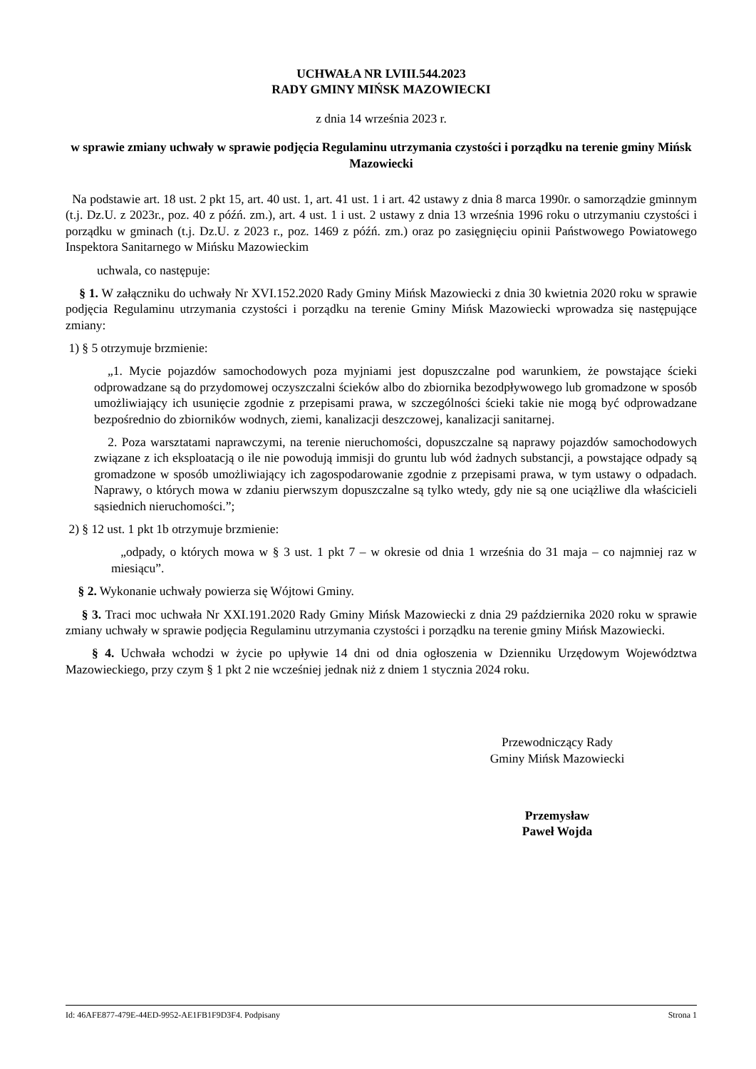UCHWAŁA NR LVIII.544.2023
RADY GMINY MIŃSK MAZOWIECKI
z dnia 14 września 2023 r.
w sprawie zmiany uchwały w sprawie podjęcia Regulaminu utrzymania czystości i porządku na terenie gminy Mińsk Mazowiecki
Na podstawie art. 18 ust. 2 pkt 15, art. 40 ust. 1, art. 41 ust. 1 i art. 42 ustawy z dnia 8 marca 1990r. o samorządzie gminnym (t.j. Dz.U. z 2023r., poz. 40 z późń. zm.), art. 4 ust. 1 i ust. 2 ustawy z dnia 13 września 1996 roku o utrzymaniu czystości i porządku w gminach (t.j. Dz.U. z 2023 r., poz. 1469 z późń. zm.) oraz po zasięgnięciu opinii Państwowego Powiatowego Inspektora Sanitarnego w Mińsku Mazowieckim
uchwala, co następuje:
§ 1. W załączniku do uchwały Nr XVI.152.2020 Rady Gminy Mińsk Mazowiecki z dnia 30 kwietnia 2020 roku w sprawie podjęcia Regulaminu utrzymania czystości i porządku na terenie Gminy Mińsk Mazowiecki wprowadza się następujące zmiany:
1) § 5 otrzymuje brzmienie:
„1. Mycie pojazdów samochodowych poza myjniami jest dopuszczalne pod warunkiem, że powstające ścieki odprowadzane są do przydomowej oczyszczalni ścieków albo do zbiornika bezodpływowego lub gromadzone w sposób umożliwiający ich usunięcie zgodnie z przepisami prawa, w szczególności ścieki takie nie mogą być odprowadzane bezpośrednio do zbiorników wodnych, ziemi, kanalizacji deszczowej, kanalizacji sanitarnej.
2. Poza warsztatami naprawczymi, na terenie nieruchomości, dopuszczalne są naprawy pojazdów samochodowych związane z ich eksploatacją o ile nie powodują immisji do gruntu lub wód żadnych substancji, a powstające odpady są gromadzone w sposób umożliwiający ich zagospodarowanie zgodnie z przepisami prawa, w tym ustawy o odpadach. Naprawy, o których mowa w zdaniu pierwszym dopuszczalne są tylko wtedy, gdy nie są one uciążliwe dla właścicieli sąsiednich nieruchomości.”;
2) § 12 ust. 1 pkt 1b otrzymuje brzmienie:
„odpady, o których mowa w § 3 ust. 1 pkt 7 – w okresie od dnia 1 września do 31 maja – co najmniej raz w miesiącu”.
§ 2. Wykonanie uchwały powierza się Wójtowi Gminy.
§ 3. Traci moc uchwała Nr XXI.191.2020 Rady Gminy Mińsk Mazowiecki z dnia 29 października 2020 roku w sprawie zmiany uchwały w sprawie podjęcia Regulaminu utrzymania czystości i porządku na terenie gminy Mińsk Mazowiecki.
§ 4. Uchwała wchodzi w życie po upływie 14 dni od dnia ogłoszenia w Dzienniku Urzędowym Województwa Mazowieckiego, przy czym § 1 pkt 2 nie wcześniej jednak niż z dniem 1 stycznia 2024 roku.
Przewodniczący Rady
Gminy Mińsk Mazowiecki
Przemysław
Paweł Wojda
Id: 46AFE877-479E-44ED-9952-AE1FB1F9D3F4. Podpisany Strona 1